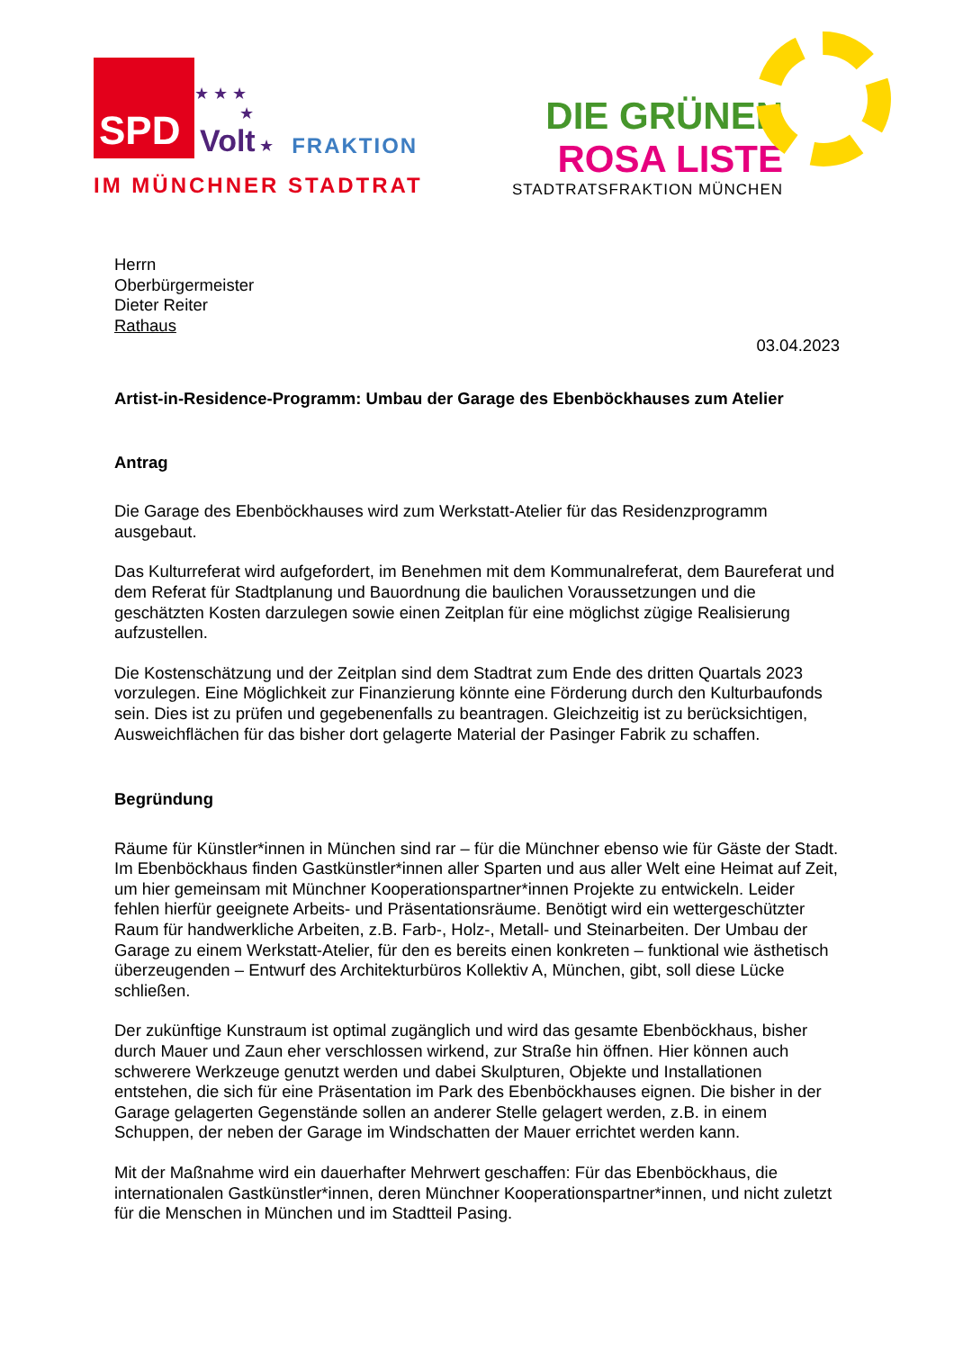SPD
★ ★ ★
★
Volt ★
FRAKTION
IM MÜNCHNER STADTRAT
DIE GRÜNEN
ROSA LISTE
STADTRATSFRAKTION MÜNCHEN
Herrn
Oberbürgermeister
Dieter Reiter
Rathaus
03.04.2023
Artist-in-Residence-Programm: Umbau der Garage des Ebenböckhauses zum Atelier
Antrag
Die Garage des Ebenböckhauses wird zum Werkstatt-Atelier für das Residenzprogramm ausgebaut.
Das Kulturreferat wird aufgefordert, im Benehmen mit dem Kommunalreferat, dem Baureferat und dem Referat für Stadtplanung und Bauordnung die baulichen Voraussetzungen und die geschätzten Kosten darzulegen sowie einen Zeitplan für eine möglichst zügige Realisierung aufzustellen.
Die Kostenschätzung und der Zeitplan sind dem Stadtrat zum Ende des dritten Quartals 2023 vorzulegen. Eine Möglichkeit zur Finanzierung könnte eine Förderung durch den Kulturbaufonds sein. Dies ist zu prüfen und gegebenenfalls zu beantragen. Gleichzeitig ist zu berücksichtigen, Ausweichflächen für das bisher dort gelagerte Material der Pasinger Fabrik zu schaffen.
Begründung
Räume für Künstler*innen in München sind rar – für die Münchner ebenso wie für Gäste der Stadt. Im Ebenböckhaus finden Gastkünstler*innen aller Sparten und aus aller Welt eine Heimat auf Zeit, um hier gemeinsam mit Münchner Kooperationspartner*innen Projekte zu entwickeln. Leider fehlen hierfür geeignete Arbeits- und Präsentationsräume. Benötigt wird ein wettergeschützter Raum für handwerkliche Arbeiten, z.B. Farb-, Holz-, Metall- und Steinarbeiten. Der Umbau der Garage zu einem Werkstatt-Atelier, für den es bereits einen konkreten – funktional wie ästhetisch überzeugenden – Entwurf des Architekturbüros Kollektiv A, München, gibt, soll diese Lücke schließen.
Der zukünftige Kunstraum ist optimal zugänglich und wird das gesamte Ebenböckhaus, bisher durch Mauer und Zaun eher verschlossen wirkend, zur Straße hin öffnen. Hier können auch schwerere Werkzeuge genutzt werden und dabei Skulpturen, Objekte und Installationen entstehen, die sich für eine Präsentation im Park des Ebenböckhauses eignen. Die bisher in der Garage gelagerten Gegenstände sollen an anderer Stelle gelagert werden, z.B. in einem Schuppen, der neben der Garage im Windschatten der Mauer errichtet werden kann.
Mit der Maßnahme wird ein dauerhafter Mehrwert geschaffen: Für das Ebenböckhaus, die internationalen Gastkünstler*innen, deren Münchner Kooperationspartner*innen, und nicht zuletzt für die Menschen in München und im Stadtteil Pasing.